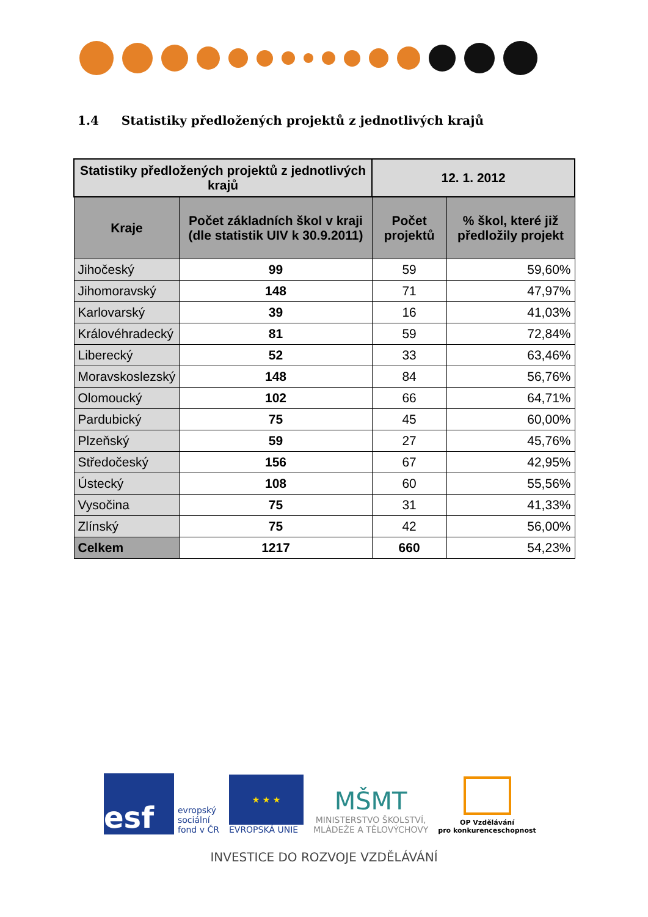1.4 Statistiky předložených projektů z jednotlivých krajů
| Statistiky předložených projektů z jednotlivých krajů | | 12. 1. 2012 | |
| --- | --- | --- | --- |
| Kraje | Počet základních škol v kraji (dle statistik UIV k 30.9.2011) | Počet projektů | % škol, které již předložily projekt |
| Jihočeský | 99 | 59 | 59,60% |
| Jihomoravský | 148 | 71 | 47,97% |
| Karlovarský | 39 | 16 | 41,03% |
| Královéhradecký | 81 | 59 | 72,84% |
| Liberecký | 52 | 33 | 63,46% |
| Moravskoslezský | 148 | 84 | 56,76% |
| Olomoucký | 102 | 66 | 64,71% |
| Pardubický | 75 | 45 | 60,00% |
| Plzeňský | 59 | 27 | 45,76% |
| Středočeský | 156 | 67 | 42,95% |
| Ústecký | 108 | 60 | 55,56% |
| Vysočina | 75 | 31 | 41,33% |
| Zlínský | 75 | 42 | 56,00% |
| Celkem | 1217 | 660 | 54,23% |
esf
evropský
sociální
fond v ČR
★ ★ ★
EVROPSKÁ UNIE
MŠMT
MINISTERSTVO ŠKOLSTVÍ,
MLÁDEŽE A TĚLOVÝCHOVY
OP Vzdělávání
pro konkurenceschopnost
INVESTICE DO ROZVOJE VZDĚLÁVÁNÍ